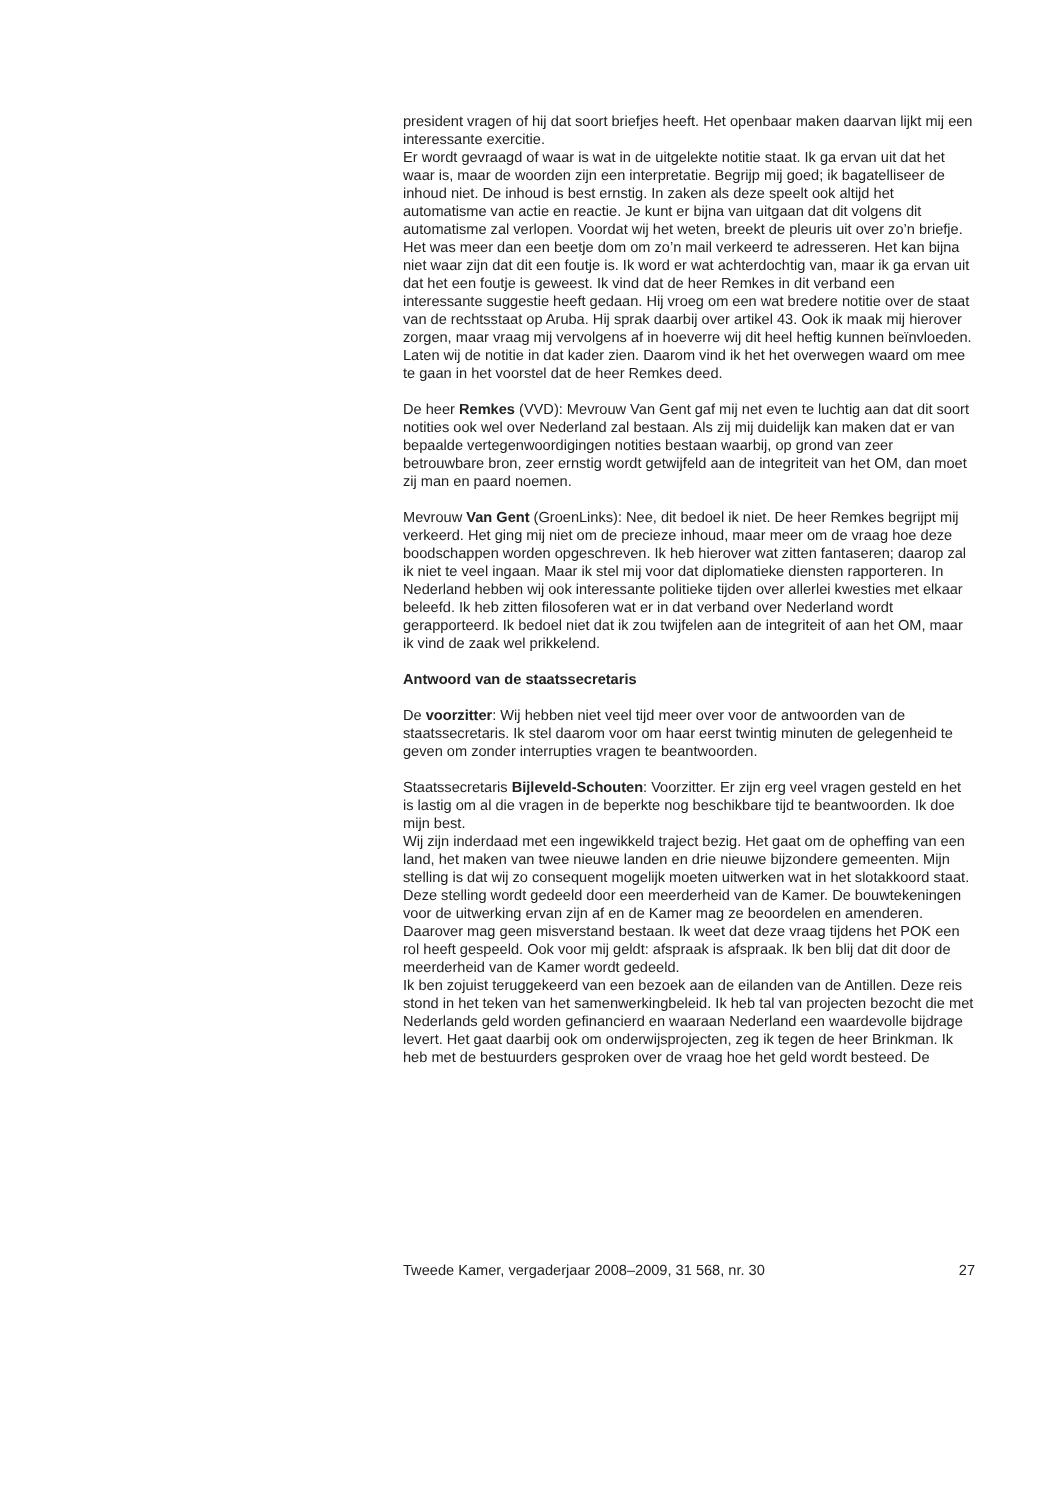president vragen of hij dat soort briefjes heeft. Het openbaar maken daarvan lijkt mij een interessante exercitie.
Er wordt gevraagd of waar is wat in de uitgelekte notitie staat. Ik ga ervan uit dat het waar is, maar de woorden zijn een interpretatie. Begrijp mij goed; ik bagatelliseer de inhoud niet. De inhoud is best ernstig. In zaken als deze speelt ook altijd het automatisme van actie en reactie. Je kunt er bijna van uitgaan dat dit volgens dit automatisme zal verlopen. Voordat wij het weten, breekt de pleuris uit over zo’n briefje. Het was meer dan een beetje dom om zo’n mail verkeerd te adresseren. Het kan bijna niet waar zijn dat dit een foutje is. Ik word er wat achterdochtig van, maar ik ga ervan uit dat het een foutje is geweest. Ik vind dat de heer Remkes in dit verband een interessante suggestie heeft gedaan. Hij vroeg om een wat bredere notitie over de staat van de rechtsstaat op Aruba. Hij sprak daarbij over artikel 43. Ook ik maak mij hierover zorgen, maar vraag mij vervolgens af in hoeverre wij dit heel heftig kunnen beïnvloeden. Laten wij de notitie in dat kader zien. Daarom vind ik het het overwegen waard om mee te gaan in het voorstel dat de heer Remkes deed.
De heer Remkes (VVD): Mevrouw Van Gent gaf mij net even te luchtig aan dat dit soort notities ook wel over Nederland zal bestaan. Als zij mij duidelijk kan maken dat er van bepaalde vertegenwoordigingen notities bestaan waarbij, op grond van zeer betrouwbare bron, zeer ernstig wordt getwijfeld aan de integriteit van het OM, dan moet zij man en paard noemen.
Mevrouw Van Gent (GroenLinks): Nee, dit bedoel ik niet. De heer Remkes begrijpt mij verkeerd. Het ging mij niet om de precieze inhoud, maar meer om de vraag hoe deze boodschappen worden opgeschreven. Ik heb hierover wat zitten fantaseren; daarop zal ik niet te veel ingaan. Maar ik stel mij voor dat diplomatieke diensten rapporteren. In Nederland hebben wij ook interessante politieke tijden over allerlei kwesties met elkaar beleefd. Ik heb zitten filosoferen wat er in dat verband over Nederland wordt gerapporteerd. Ik bedoel niet dat ik zou twijfelen aan de integriteit of aan het OM, maar ik vind de zaak wel prikkelend.
Antwoord van de staatssecretaris
De voorzitter: Wij hebben niet veel tijd meer over voor de antwoorden van de staatssecretaris. Ik stel daarom voor om haar eerst twintig minuten de gelegenheid te geven om zonder interrupties vragen te beantwoorden.
Staatssecretaris Bijleveld-Schouten: Voorzitter. Er zijn erg veel vragen gesteld en het is lastig om al die vragen in de beperkte nog beschikbare tijd te beantwoorden. Ik doe mijn best.
Wij zijn inderdaad met een ingewikkeld traject bezig. Het gaat om de opheffing van een land, het maken van twee nieuwe landen en drie nieuwe bijzondere gemeenten. Mijn stelling is dat wij zo consequent mogelijk moeten uitwerken wat in het slotakkoord staat. Deze stelling wordt gedeeld door een meerderheid van de Kamer. De bouwtekeningen voor de uitwerking ervan zijn af en de Kamer mag ze beoordelen en amenderen. Daarover mag geen misverstand bestaan. Ik weet dat deze vraag tijdens het POK een rol heeft gespeeld. Ook voor mij geldt: afspraak is afspraak. Ik ben blij dat dit door de meerderheid van de Kamer wordt gedeeld.
Ik ben zojuist teruggekeerd van een bezoek aan de eilanden van de Antillen. Deze reis stond in het teken van het samenwerkingbeleid. Ik heb tal van projecten bezocht die met Nederlands geld worden gefinancierd en waaraan Nederland een waardevolle bijdrage levert. Het gaat daarbij ook om onderwijsprojecten, zeg ik tegen de heer Brinkman. Ik heb met de bestuurders gesproken over de vraag hoe het geld wordt besteed. De
Tweede Kamer, vergaderjaar 2008–2009, 31 568, nr. 30 27